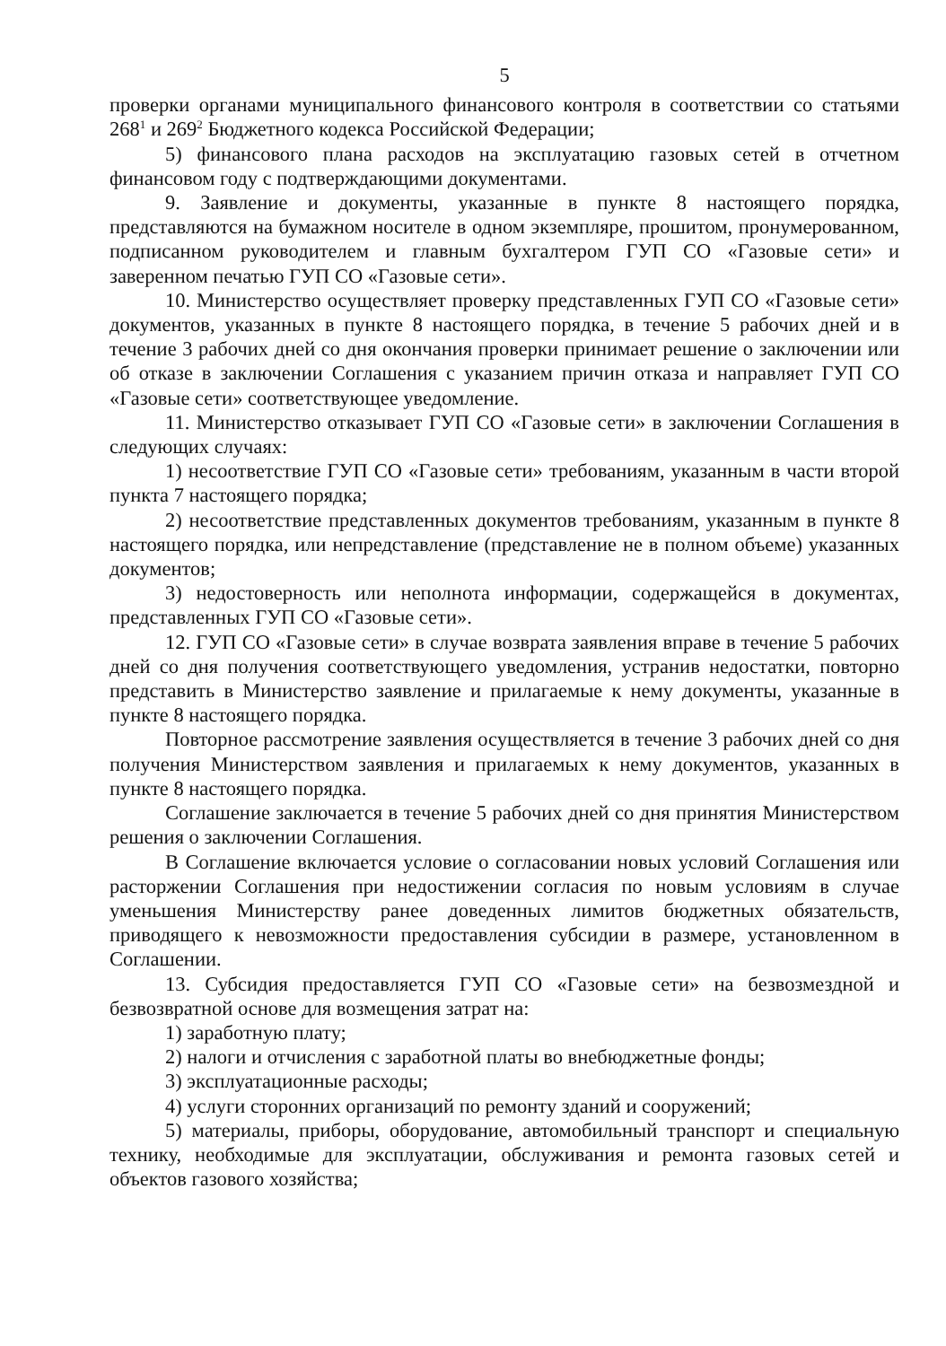5
проверки органами муниципального финансового контроля в соответствии со статьями 268<sup>1</sup> и 269<sup>2</sup> Бюджетного кодекса Российской Федерации;
5) финансового плана расходов на эксплуатацию газовых сетей в отчетном финансовом году с подтверждающими документами.
9. Заявление и документы, указанные в пункте 8 настоящего порядка, представляются на бумажном носителе в одном экземпляре, прошитом, пронумерованном, подписанном руководителем и главным бухгалтером ГУП СО «Газовые сети» и заверенном печатью ГУП СО «Газовые сети».
10. Министерство осуществляет проверку представленных ГУП СО «Газовые сети» документов, указанных в пункте 8 настоящего порядка, в течение 5 рабочих дней и в течение 3 рабочих дней со дня окончания проверки принимает решение о заключении или об отказе в заключении Соглашения с указанием причин отказа и направляет ГУП СО «Газовые сети» соответствующее уведомление.
11. Министерство отказывает ГУП СО «Газовые сети» в заключении Соглашения в следующих случаях:
1) несоответствие ГУП СО «Газовые сети» требованиям, указанным в части второй пункта 7 настоящего порядка;
2) несоответствие представленных документов требованиям, указанным в пункте 8 настоящего порядка, или непредставление (представление не в полном объеме) указанных документов;
3) недостоверность или неполнота информации, содержащейся в документах, представленных ГУП СО «Газовые сети».
12. ГУП СО «Газовые сети» в случае возврата заявления вправе в течение 5 рабочих дней со дня получения соответствующего уведомления, устранив недостатки, повторно представить в Министерство заявление и прилагаемые к нему документы, указанные в пункте 8 настоящего порядка.
Повторное рассмотрение заявления осуществляется в течение 3 рабочих дней со дня получения Министерством заявления и прилагаемых к нему документов, указанных в пункте 8 настоящего порядка.
Соглашение заключается в течение 5 рабочих дней со дня принятия Министерством решения о заключении Соглашения.
В Соглашение включается условие о согласовании новых условий Соглашения или расторжении Соглашения при недостижении согласия по новым условиям в случае уменьшения Министерству ранее доведенных лимитов бюджетных обязательств, приводящего к невозможности предоставления субсидии в размере, установленном в Соглашении.
13. Субсидия предоставляется ГУП СО «Газовые сети» на безвозмездной и безвозвратной основе для возмещения затрат на:
1) заработную плату;
2) налоги и отчисления с заработной платы во внебюджетные фонды;
3) эксплуатационные расходы;
4) услуги сторонних организаций по ремонту зданий и сооружений;
5) материалы, приборы, оборудование, автомобильный транспорт и специальную технику, необходимые для эксплуатации, обслуживания и ремонта газовых сетей и объектов газового хозяйства;